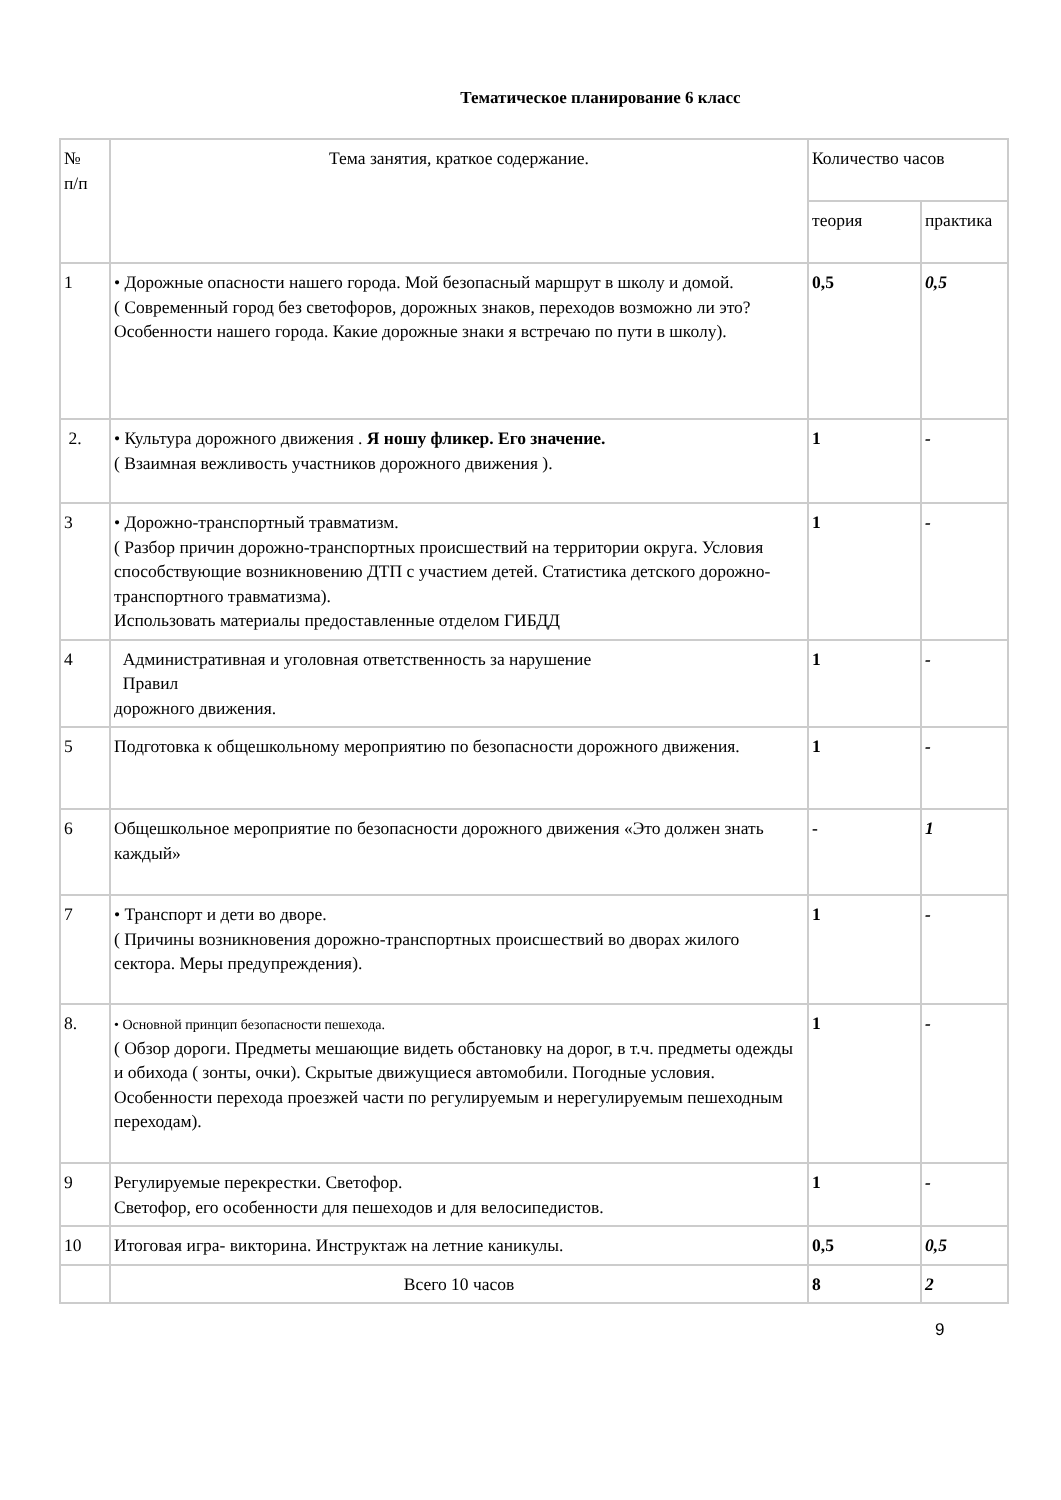Тематическое планирование 6 класс
| № п/п | Тема занятия, краткое содержание. | Количество часов | |
| --- | --- | --- | --- |
| | | теория | практика |
| 1 | • Дорожные опасности нашего города. Мой безопасный маршрут в школу и домой. ( Современный город без светофоров, дорожных знаков, переходов возможно ли это? Особенности нашего города. Какие дорожные знаки я встречаю по пути в школу). | 0,5 | 0,5 |
| 2. | • Культура дорожного движения . Я ношу фликер. Его значение. ( Взаимная вежливость участников дорожного движения ). | 1 | - |
| 3 | • Дорожно-транспортный травматизм. ( Разбор причин дорожно-транспортных происшествий на территории округа. Условия способствующие возникновению ДТП с участием детей. Статистика детского дорожно-транспортного травматизма). Использовать материалы предоставленные отделом ГИБДД | 1 | - |
| 4 | Административная и уголовная ответственность за нарушение Правил дорожного движения. | 1 | - |
| 5 | Подготовка к общешкольному мероприятию по безопасности дорожного движения. | 1 | - |
| 6 | Общешкольное мероприятие по безопасности дорожного движения «Это должен знать каждый» | - | 1 |
| 7 | • Транспорт и дети во дворе. ( Причины возникновения дорожно-транспортных происшествий во дворах жилого сектора. Меры предупреждения). | 1 | - |
| 8. | • Основной принцип безопасности пешехода. ( Обзор дороги. Предметы мешающие видеть обстановку на дорог, в т.ч. предметы одежды и обихода ( зонты, очки). Скрытые движущиеся автомобили. Погодные условия. Особенности перехода проезжей части по регулируемым и нерегулируемым пешеходным переходам). | 1 | - |
| 9 | Регулируемые перекрестки. Светофор. Светофор, его особенности для пешеходов и для велосипедистов. | 1 | - |
| 10 | Итоговая игра- викторина. Инструктаж на летние каникулы. | 0,5 | 0,5 |
| | Всего 10 часов | 8 | 2 |
9